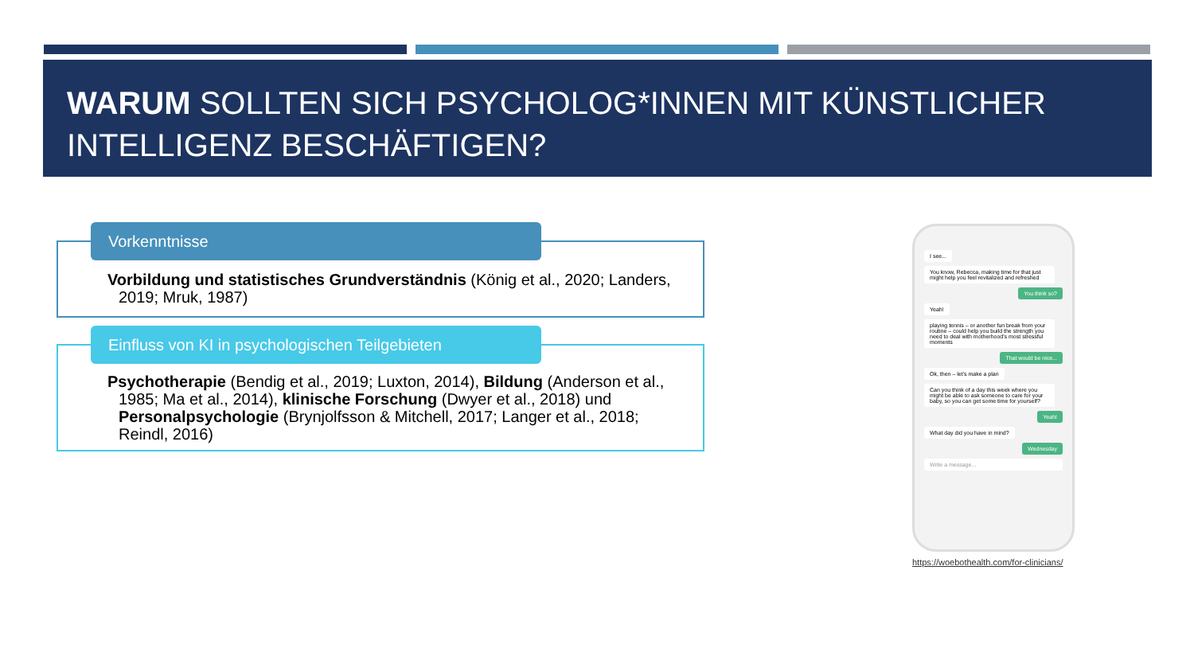WARUM SOLLTEN SICH PSYCHOLOG*INNEN MIT KÜNSTLICHER INTELLIGENZ BESCHÄFTIGEN?
Vorkenntnisse
Vorbildung und statistisches Grundverständnis (König et al., 2020; Landers, 2019; Mruk, 1987)
Einfluss von KI in psychologischen Teilgebieten
Psychotherapie (Bendig et al., 2019; Luxton, 2014), Bildung (Anderson et al., 1985; Ma et al., 2014), klinische Forschung (Dwyer et al., 2018) und Personalpsychologie (Brynjolfsson & Mitchell, 2017; Langer et al., 2018; Reindl, 2016)
I see...
You know, Rebecca, making time for that just might help you feel revitalized and refreshed
You think so?
Yeah!
playing tennis – or another fun break from your routine – could help you build the strength you need to deal with motherhood's most stressful moments
That would be nice...
Ok, then – let's make a plan
Can you think of a day this week where you might be able to ask someone to care for your baby, so you can get some time for yourself?
Yeah!
What day did you have in mind?
Wednesday
Write a message...
https://woebothealth.com/for-clinicians/